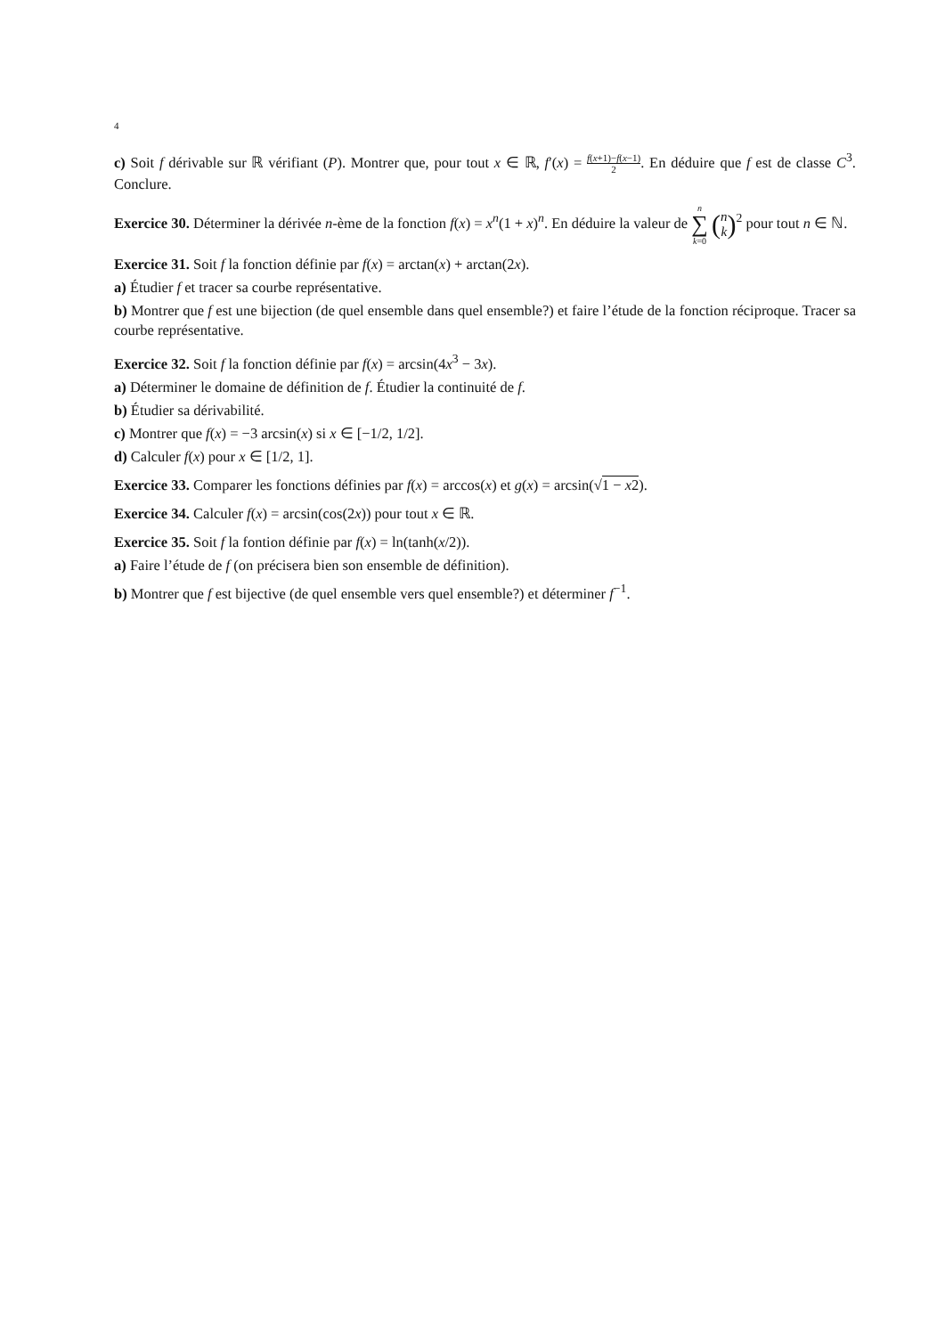4
c) Soit f dérivable sur ℝ vérifiant (P). Montrer que, pour tout x ∈ ℝ, f′(x) = f(x+1)−f(x−1) 2. En déduire que f est de classe C<sup>3</sup>. Conclure.
Exercice 30. Déterminer la dérivée n-ème de la fonction f(x) = x<sup>n</sup>(1 + x)<sup>n</sup>. En déduire la valeur de n
∑
k=0 (n k)<sup>2</sup> pour tout n ∈ ℕ.
Exercice 31. Soit f la fonction définie par f(x) = arctan(x) + arctan(2x).
a) Étudier f et tracer sa courbe représentative.
b) Montrer que f est une bijection (de quel ensemble dans quel ensemble?) et faire l’étude de la fonction réciproque. Tracer sa courbe représentative.
Exercice 32. Soit f la fonction définie par f(x) = arcsin(4x<sup>3</sup> − 3x).
a) Déterminer le domaine de définition de f. Étudier la continuité de f.
b) Étudier sa dérivabilité.
c) Montrer que f(x) = −3 arcsin(x) si x ∈ [−1/2, 1/2].
d) Calculer f(x) pour x ∈ [1/2, 1].
Exercice 33. Comparer les fonctions définies par f(x) = arccos(x) et g(x) = arcsin(√1 − x2).
Exercice 34. Calculer f(x) = arcsin(cos(2x)) pour tout x ∈ ℝ.
Exercice 35. Soit f la fontion définie par f(x) = ln(tanh(x/2)).
a) Faire l’étude de f (on précisera bien son ensemble de définition).
b) Montrer que f est bijective (de quel ensemble vers quel ensemble?) et déterminer f<sup>−1</sup>.